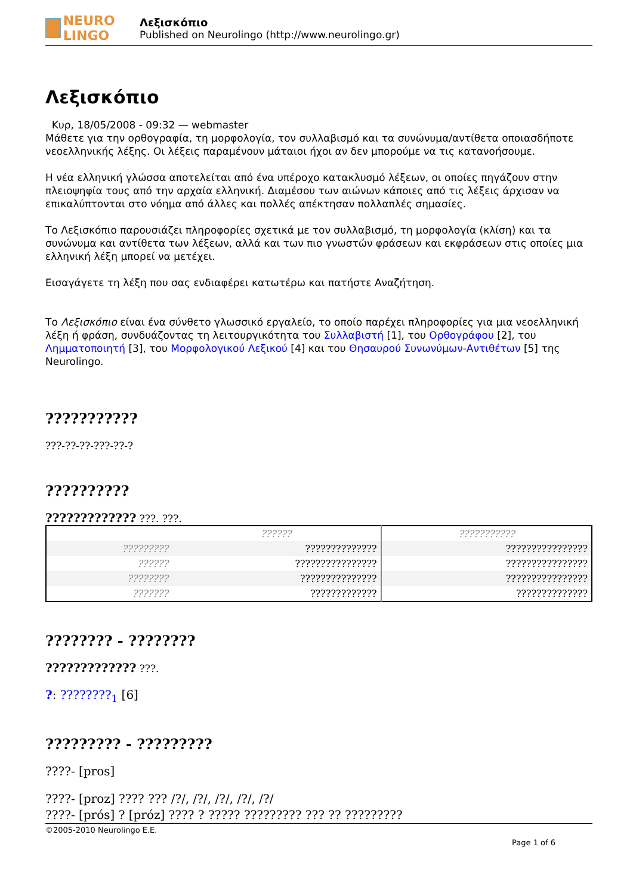NEURO LINGO
Λεξισκόπιο
Published on Neurolingo (http://www.neurolingo.gr)
Λεξισκόπιο
Κυρ, 18/05/2008 - 09:32 — webmaster
Μάθετε για την ορθογραφία, τη μορφολογία, τον συλλαβισμό και τα συνώνυμα/αντίθετα οποιασδήποτε νεοελληνικής λέξης. Οι λέξεις παραμένουν μάταιοι ήχοι αν δεν μπορούμε να τις κατανοήσουμε.
Η νέα ελληνική γλώσσα αποτελείται από ένα υπέροχο κατακλυσμό λέξεων, οι οποίες πηγάζουν στην πλειοψηφία τους από την αρχαία ελληνική. Διαμέσου των αιώνων κάποιες από τις λέξεις άρχισαν να επικαλύπτονται στο νόημα από άλλες και πολλές απέκτησαν πολλαπλές σημασίες.
Το Λεξισκόπιο παρουσιάζει πληροφορίες σχετικά με τον συλλαβισμό, τη μορφολογία (κλίση) και τα συνώνυμα και αντίθετα των λέξεων, αλλά και των πιο γνωστών φράσεων και εκφράσεων στις οποίες μια ελληνική λέξη μπορεί να μετέχει.
Εισαγάγετε τη λέξη που σας ενδιαφέρει κατωτέρω και πατήστε Αναζήτηση.
Το Λεξισκόπιο είναι ένα σύνθετο γλωσσικό εργαλείο, το οποίο παρέχει πληροφορίες για μια νεοελληνική λέξη ή φράση, συνδυάζοντας τη λειτουργικότητα του Συλλαβιστή [1], του Ορθογράφου [2], του Λημματοποιητή [3], του Μορφολογικού Λεξικού [4] και του Θησαυρού Συνωνύμων-Αντιθέτων [5] της Neurolingo.
???????????
???-??-??-???-??-?
??????????
????????????? ???. ???.
| | ?????? | ??????????? |
| ????????? | ?????????????? | ???????????????? |
| ?????? | ???????????????? | ???????????????? |
| ???????? | ??????????????? | ???????????????? |
| ??????? | ????????????? | ?????????????? |
???????? - ????????
????????????? ???.
?: ????????<sub>1</sub> [6]
????????? - ?????????
????- [pros]
????- [proz] ???? ??? /?/, /?/, /?/, /?/, /?/
????- [prós] ? [próz] ???? ? ????? ????????? ??? ?? ?????????
©2005-2010 Neurolingo E.E.
Page 1 of 6